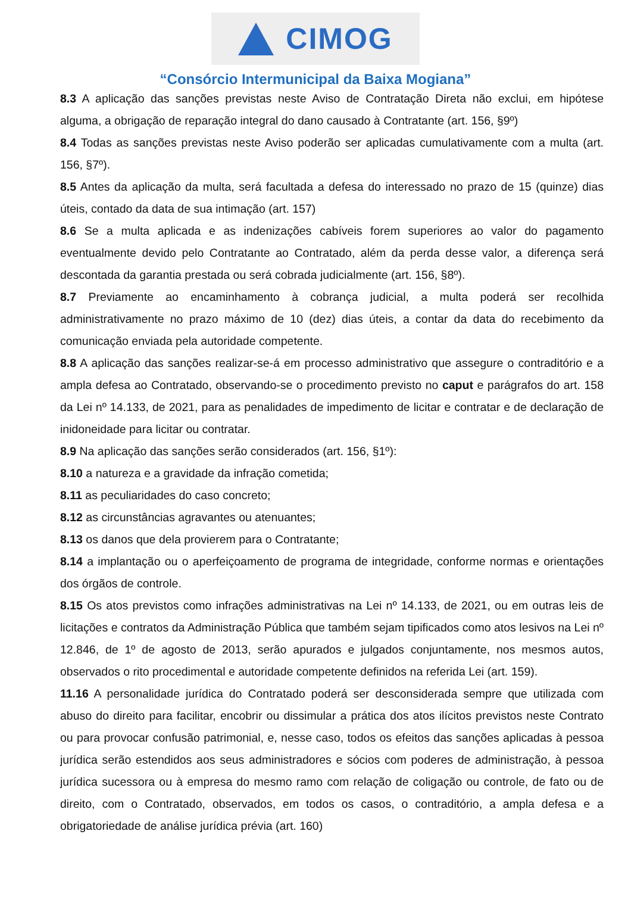CIMOG
“Consórcio Intermunicipal da Baixa Mogiana”
8.3 A aplicação das sanções previstas neste Aviso de Contratação Direta não exclui, em hipótese alguma, a obrigação de reparação integral do dano causado à Contratante (art. 156, §9º)
8.4 Todas as sanções previstas neste Aviso poderão ser aplicadas cumulativamente com a multa (art. 156, §7º).
8.5 Antes da aplicação da multa, será facultada a defesa do interessado no prazo de 15 (quinze) dias úteis, contado da data de sua intimação (art. 157)
8.6 Se a multa aplicada e as indenizações cabíveis forem superiores ao valor do pagamento eventualmente devido pelo Contratante ao Contratado, além da perda desse valor, a diferença será descontada da garantia prestada ou será cobrada judicialmente (art. 156, §8º).
8.7 Previamente ao encaminhamento à cobrança judicial, a multa poderá ser recolhida administrativamente no prazo máximo de 10 (dez) dias úteis, a contar da data do recebimento da comunicação enviada pela autoridade competente.
8.8 A aplicação das sanções realizar-se-á em processo administrativo que assegure o contraditório e a ampla defesa ao Contratado, observando-se o procedimento previsto no caput e parágrafos do art. 158 da Lei nº 14.133, de 2021, para as penalidades de impedimento de licitar e contratar e de declaração de inidoneidade para licitar ou contratar.
8.9 Na aplicação das sanções serão considerados (art. 156, §1º):
8.10 a natureza e a gravidade da infração cometida;
8.11 as peculiaridades do caso concreto;
8.12 as circunstâncias agravantes ou atenuantes;
8.13 os danos que dela provierem para o Contratante;
8.14 a implantação ou o aperfeiçoamento de programa de integridade, conforme normas e orientações dos órgãos de controle.
8.15 Os atos previstos como infrações administrativas na Lei nº 14.133, de 2021, ou em outras leis de licitações e contratos da Administração Pública que também sejam tipificados como atos lesivos na Lei nº 12.846, de 1º de agosto de 2013, serão apurados e julgados conjuntamente, nos mesmos autos, observados o rito procedimental e autoridade competente definidos na referida Lei (art. 159).
11.16 A personalidade jurídica do Contratado poderá ser desconsiderada sempre que utilizada com abuso do direito para facilitar, encobrir ou dissimular a prática dos atos ilícitos previstos neste Contrato ou para provocar confusão patrimonial, e, nesse caso, todos os efeitos das sanções aplicadas à pessoa jurídica serão estendidos aos seus administradores e sócios com poderes de administração, à pessoa jurídica sucessora ou à empresa do mesmo ramo com relação de coligação ou controle, de fato ou de direito, com o Contratado, observados, em todos os casos, o contraditório, a ampla defesa e a obrigatoriedade de análise jurídica prévia (art. 160)